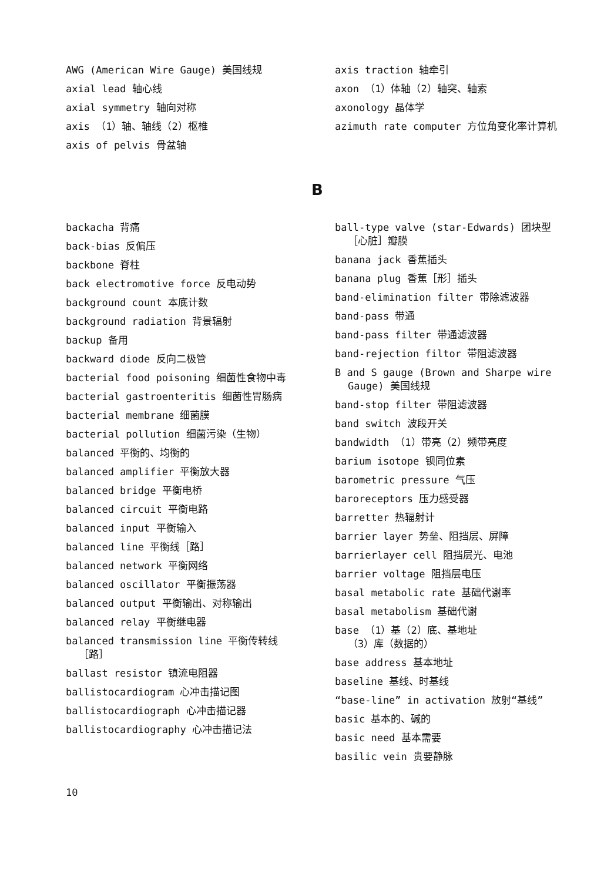AWG (American Wire Gauge) 美国线规
axial lead 轴心线
axial symmetry 轴向对称
axis （1）轴、轴线（2）枢椎
axis of pelvis 骨盆轴
axis traction 轴牵引
axon （1）体轴（2）轴突、轴索
axonology 晶体学
azimuth rate computer 方位角变化率计算机
B
backacha 背痛
back-bias 反偏压
backbone 脊柱
back electromotive force 反电动势
background count 本底计数
background radiation 背景辐射
backup 备用
backward diode 反向二极管
bacterial food poisoning 细菌性食物中毒
bacterial gastroenteritis 细菌性胃肠病
bacterial membrane 细菌膜
bacterial pollution 细菌污染（生物）
balanced 平衡的、均衡的
balanced amplifier 平衡放大器
balanced bridge 平衡电桥
balanced circuit 平衡电路
balanced input 平衡输入
balanced line 平衡线［路］
balanced network 平衡网络
balanced oscillator 平衡振荡器
balanced output 平衡输出、对称输出
balanced relay 平衡继电器
balanced transmission line 平衡传转线［路］
ballast resistor 镇流电阻器
ballistocardiogram 心冲击描记图
ballistocardiograph 心冲击描记器
ballistocardiography 心冲击描记法
ball-type valve (star-Edwards) 团块型［心脏］瓣膜
banana jack 香蕉插头
banana plug 香蕉［形］插头
band-elimination filter 带除滤波器
band-pass 带通
band-pass filter 带通滤波器
band-rejection filtor 带阻滤波器
B and S gauge (Brown and Sharpe wire Gauge) 美国线规
band-stop filter 带阻滤波器
band switch 波段开关
bandwidth （1）带亮（2）频带亮度
barium isotope 钡同位素
barometric pressure 气压
baroreceptors 压力感受器
barretter 热辐射计
barrier layer 势垒、阻挡层、屏障
barrierlayer cell 阻挡层光、电池
barrier voltage 阻挡层电压
basal metabolic rate 基础代谢率
basal metabolism 基础代谢
base （1）基（2）底、基地址
（3）库（数据的）
base address 基本地址
baseline 基线、时基线
“base-line” in activation 放射“基线”
basic 基本的、碱的
basic need 基本需要
basilic vein 贵要静脉
10